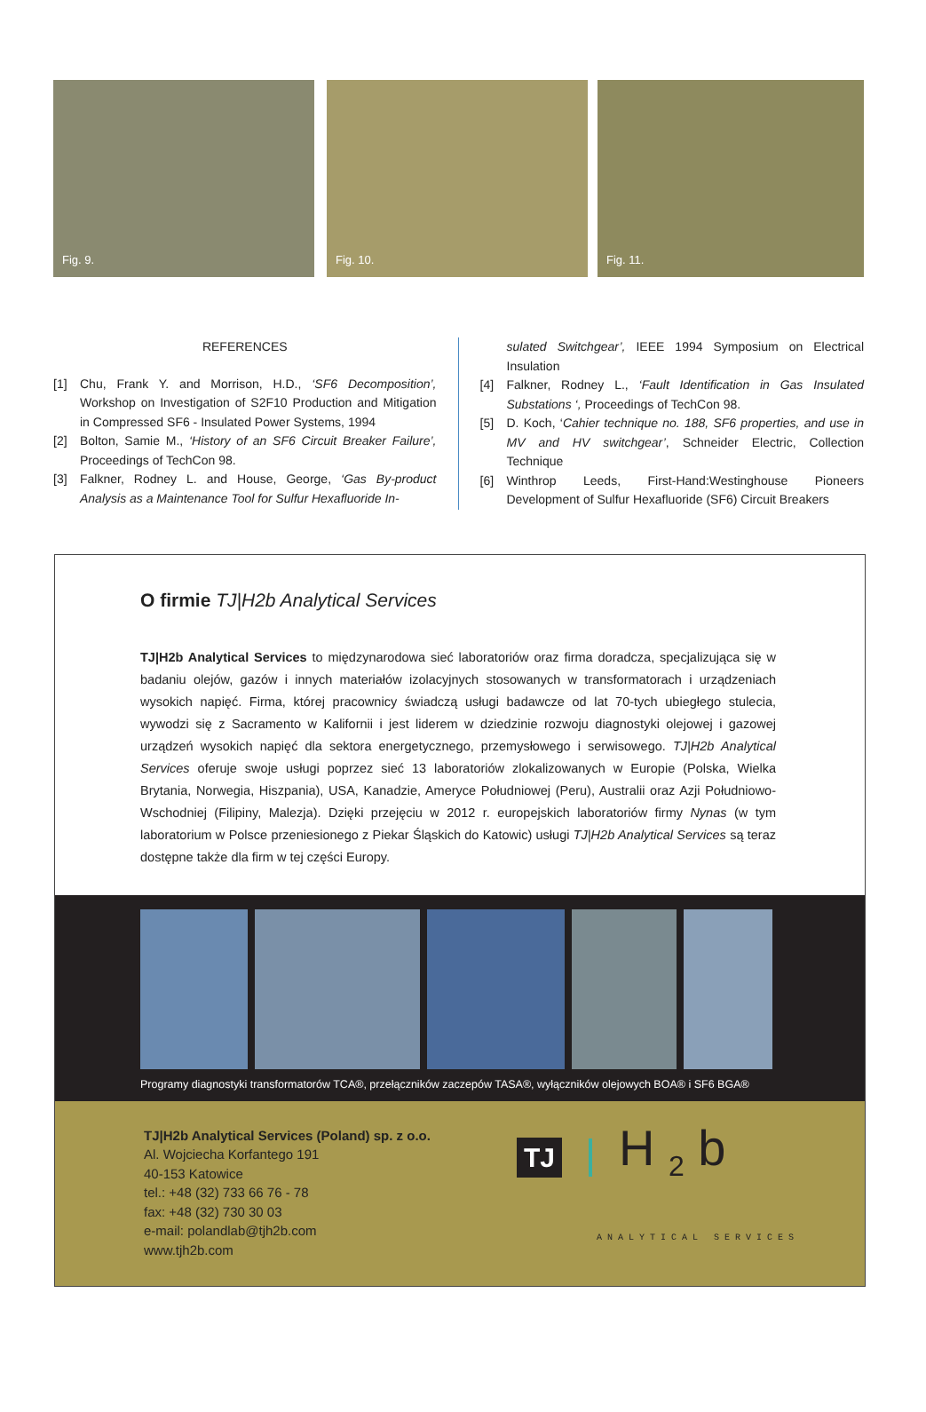Fig. 9. Fig. 10. Fig. 11.
REFERENCES
[1] Chu, Frank Y. and Morrison, H.D., ‘SF6 Decomposition’, Workshop on Investigation of S2F10 Production and Mitigation in Compressed SF6 - Insulated Power Systems, 1994
[2] Bolton, Samie M., ‘History of an SF6 Circuit Breaker Failure’, Proceedings of TechCon 98.
[3] Falkner, Rodney L. and House, George, ‘Gas By-product Analysis as a Maintenance Tool for Sulfur Hexafluoride In-
sulated Switchgear’, IEEE 1994 Symposium on Electrical Insulation
[4] Falkner, Rodney L., ‘Fault Identification in Gas Insulated Substations ‘, Proceedings of TechCon 98.
[5] D. Koch, ‘Cahier technique no. 188, SF6 properties, and use in MV and HV switchgear’, Schneider Electric, Collection Technique
[6] Winthrop Leeds, First-Hand:Westinghouse Pioneers Development of Sulfur Hexafluoride (SF6) Circuit Breakers
O firmie TJ|H2b Analytical Services
TJ|H2b Analytical Services to międzynarodowa sieć laboratoriów oraz firma doradcza, specjalizująca się w badaniu olejów, gazów i innych materiałów izolacyjnych stosowanych w transformatorach i urządzeniach wysokich napięć. Firma, której pracownicy świadczą usługi badawcze od lat 70-tych ubiegłego stulecia, wywodzi się z Sacramento w Kalifornii i jest liderem w dziedzinie rozwoju diagnostyki olejowej i gazowej urządzeń wysokich napięć dla sektora energetycznego, przemysłowego i serwisowego. TJ|H2b Analytical Services oferuje swoje usługi poprzez sieć 13 laboratoriów zlokalizowanych w Europie (Polska, Wielka Brytania, Norwegia, Hiszpania), USA, Kanadzie, Ameryce Południowej (Peru), Australii oraz Azji Południowo-Wschodniej (Filipiny, Malezja). Dzięki przejęciu w 2012 r. europejskich laboratoriów firmy Nynas (w tym laboratorium w Polsce przeniesionego z Piekar Śląskich do Katowic) usługi TJ|H2b Analytical Services są teraz dostępne także dla firm w tej części Europy.
Programy diagnostyki transformatorów TCA®, przełączników zaczepów TASA®, wyłączników olejowych BOA® i SF6 BGA®
TJ|H2b Analytical Services (Poland) sp. z o.o.
Al. Wojciecha Korfantego 191
40-153 Katowice
tel.: +48 (32) 733 66 76 - 78
fax: +48 (32) 730 30 03
e-mail: polandlab@tjh2b.com
www.tjh2b.com
TJ H <sub>2</sub> b ANALYTICAL SERVICES